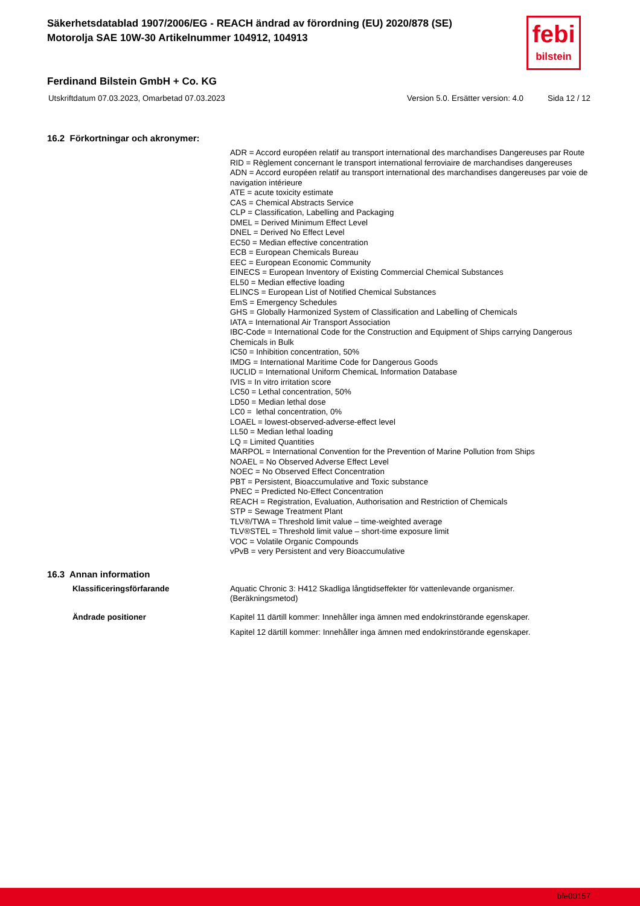Säkerhetsdatablad 1907/2006/EG - REACH ändrad av förordning (EU) 2020/878 (SE)
Motorolja SAE 10W-30 Artikelnummer 104912, 104913
febi
bilstein
Ferdinand Bilstein GmbH + Co. KG
Utskriftdatum 07.03.2023, Omarbetad 07.03.2023 Version 5.0. Ersätter version: 4.0 Sida 12 / 12
16.2 Förkortningar och akronymer:
ADR = Accord européen relatif au transport international des marchandises Dangereuses par Route
RID = Règlement concernant le transport international ferroviaire de marchandises dangereuses
ADN = Accord européen relatif au transport international des marchandises dangereuses par voie de navigation intérieure
ATE = acute toxicity estimate
CAS = Chemical Abstracts Service
CLP = Classification, Labelling and Packaging
DMEL = Derived Minimum Effect Level
DNEL = Derived No Effect Level
EC50 = Median effective concentration
ECB = European Chemicals Bureau
EEC = European Economic Community
EINECS = European Inventory of Existing Commercial Chemical Substances
EL50 = Median effective loading
ELINCS = European List of Notified Chemical Substances
EmS = Emergency Schedules
GHS = Globally Harmonized System of Classification and Labelling of Chemicals
IATA = International Air Transport Association
IBC-Code = International Code for the Construction and Equipment of Ships carrying Dangerous Chemicals in Bulk
IC50 = Inhibition concentration, 50%
IMDG = International Maritime Code for Dangerous Goods
IUCLID = International Uniform ChemicaL Information Database
IVIS = In vitro irritation score
LC50 = Lethal concentration, 50%
LD50 = Median lethal dose
LC0 = lethal concentration, 0%
LOAEL = lowest-observed-adverse-effect level
LL50 = Median lethal loading
LQ = Limited Quantities
MARPOL = International Convention for the Prevention of Marine Pollution from Ships
NOAEL = No Observed Adverse Effect Level
NOEC = No Observed Effect Concentration
PBT = Persistent, Bioaccumulative and Toxic substance
PNEC = Predicted No-Effect Concentration
REACH = Registration, Evaluation, Authorisation and Restriction of Chemicals
STP = Sewage Treatment Plant
TLV®/TWA = Threshold limit value – time-weighted average
TLV®STEL = Threshold limit value – short-time exposure limit
VOC = Volatile Organic Compounds
vPvB = very Persistent and very Bioaccumulative
16.3 Annan information
Klassificeringsförfarande
Aquatic Chronic 3: H412 Skadliga långtidseffekter för vattenlevande organismer.
(Beräkningsmetod)
Ändrade positioner
Kapitel 11 därtill kommer: Innehåller inga ämnen med endokrinstörande egenskaper.
Kapitel 12 därtill kommer: Innehåller inga ämnen med endokrinstörande egenskaper.
bfe00157